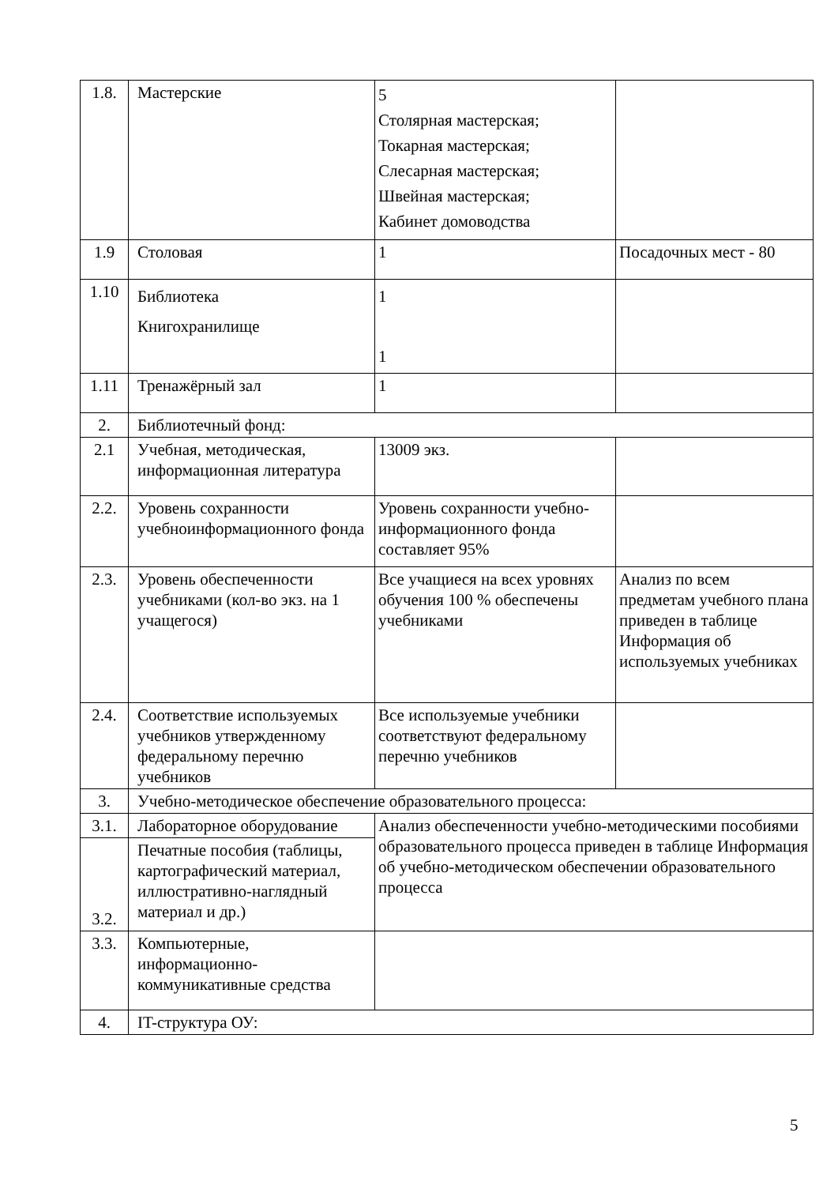| 1.8. | Мастерские | 5 Столярная мастерская; Токарная мастерская; Слесарная мастерская; Швейная мастерская; Кабинет домоводства | |
| 1.9 | Столовая | 1 | Посадочных мест - 80 |
| 1.10 | Библиотека Книгохранилище | 1 1 | |
| 1.11 | Тренажёрный зал | 1 | |
| 2. | Библиотечный фонд: | | |
| 2.1 | Учебная, методическая, информационная литература | 13009 экз. | |
| 2.2. | Уровень сохранности учебноинформационного фонда | Уровень сохранности учебно-информационного фонда составляет 95% | |
| 2.3. | Уровень обеспеченности учебниками (кол-во экз. на 1 учащегося) | Все учащиеся на всех уровнях обучения 100 % обеспечены учебниками | Анализ по всем предметам учебного плана приведен в таблице Информация об используемых учебниках |
| 2.4. | Соответствие используемых учебников утвержденному федеральному перечню учебников | Все используемые учебники соответствуют федеральному перечню учебников | |
| 3. | Учебно-методическое обеспечение образовательного процесса: | | |
| 3.1. | Лабораторное оборудование | Анализ обеспеченности учебно-методическими пособиями образовательного процесса приведен в таблице Информация об учебно-методическом обеспечении образовательного процесса | |
| 3.2. | Печатные пособия (таблицы, картографический материал, иллюстративно-наглядный материал и др.) | | |
| 3.3. | Компьютерные, информационно-коммуникативные средства | | |
| 4. | IT-структура ОУ: | | |
5